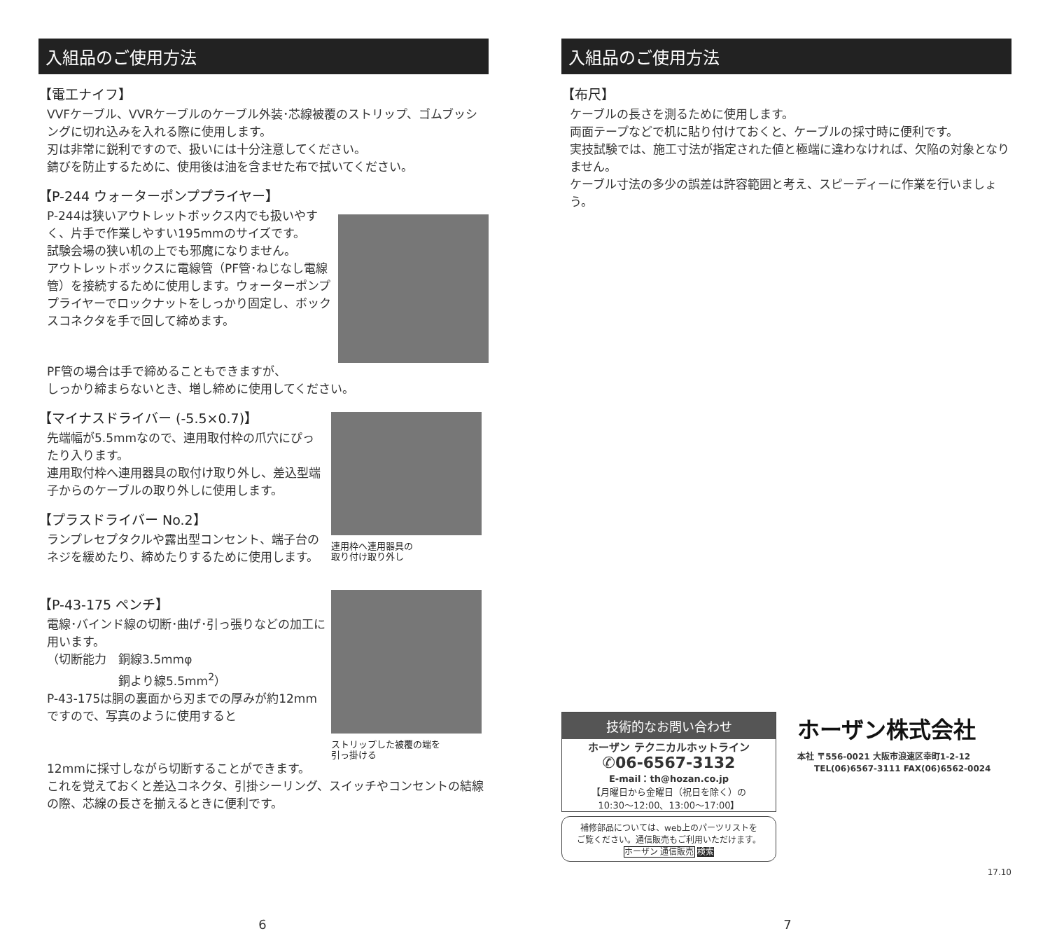入組品のご使用方法
【電工ナイフ】
VVFケーブル、VVRケーブルのケーブル外装･芯線被覆のストリップ、ゴムブッシングに切れ込みを入れる際に使用します。
刃は非常に鋭利ですので、扱いには十分注意してください。
錆びを防止するために、使用後は油を含ませた布で拭いてください。
【P-244 ウォーターポンププライヤー】
P-244は狭いアウトレットボックス内でも扱いやすく、片手で作業しやすい195mmのサイズです。
試験会場の狭い机の上でも邪魔になりません。
アウトレットボックスに電線管（PF管･ねじなし電線管）を接続するために使用します。ウォーターポンププライヤーでロックナットをしっかり固定し、ボックスコネクタを手で回して締めます。
PF管の場合は手で締めることもできますが、
しっかり締まらないとき、増し締めに使用してください。
【マイナスドライバー (-5.5×0.7)】
先端幅が5.5mmなので、連用取付枠の爪穴にぴったり入ります。
連用取付枠へ連用器具の取付け取り外し、差込型端子からのケーブルの取り外しに使用します。
【プラスドライバー No.2】
ランプレセプタクルや露出型コンセント、端子台のネジを緩めたり、締めたりするために使用します。
【P-43-175 ペンチ】
電線･バインド線の切断･曲げ･引っ張りなどの加工に用います。
（切断能力　銅線3.5mmφ
　　　　　　銅より線5.5mm<sup>2</sup>）
P-43-175は胴の裏面から刃までの厚みが約12mmですので、写真のように使用すると
連用枠へ連用器具の
取り付け取り外し
ストリップした被覆の端を
引っ掛ける
12mmに採寸しながら切断することができます。
これを覚えておくと差込コネクタ、引掛シーリング、スイッチやコンセントの結線の際、芯線の長さを揃えるときに便利です。
6
入組品のご使用方法
【布尺】
ケーブルの長さを測るために使用します。
両面テープなどで机に貼り付けておくと、ケーブルの採寸時に便利です。
実技試験では、施工寸法が指定された値と極端に違わなければ、欠陥の対象となりません。
ケーブル寸法の多少の誤差は許容範囲と考え、スピーディーに作業を行いましょう。
技術的なお問い合わせ
ホーザン テクニカルホットライン
✆06-6567-3132
E-mail：th@hozan.co.jp
【月曜日から金曜日（祝日を除く）の
10:30〜12:00、13:00〜17:00】
補修部品については、web上のパーツリストを
ご覧ください。通信販売もご利用いただけます。
ホーザン 通信販売 検索
ホーザン株式会社
本社 〒556-0021 大阪市浪速区幸町1-2-12
　　TEL(06)6567-3111 FAX(06)6562-0024
17.10
7